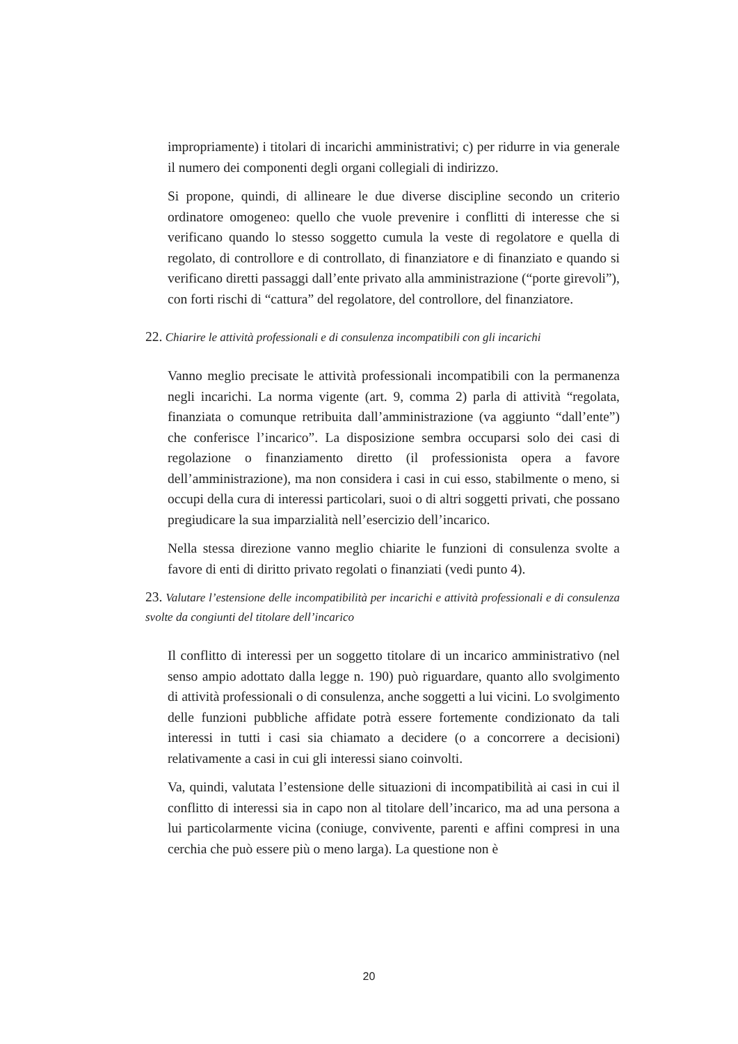impropriamente) i titolari di incarichi amministrativi; c) per ridurre in via generale il numero dei componenti degli organi collegiali di indirizzo.
Si propone, quindi, di allineare le due diverse discipline secondo un criterio ordinatore omogeneo: quello che vuole prevenire i conflitti di interesse che si verificano quando lo stesso soggetto cumula la veste di regolatore e quella di regolato, di controllore e di controllato, di finanziatore e di finanziato e quando si verificano diretti passaggi dall’ente privato alla amministrazione (“porte girevoli”), con forti rischi di “cattura” del regolatore, del controllore, del finanziatore.
22. Chiarire le attività professionali e di consulenza incompatibili con gli incarichi
Vanno meglio precisate le attività professionali incompatibili con la permanenza negli incarichi. La norma vigente (art. 9, comma 2) parla di attività “regolata, finanziata o comunque retribuita dall’amministrazione (va aggiunto “dall’ente”) che conferisce l’incarico”. La disposizione sembra occuparsi solo dei casi di regolazione o finanziamento diretto (il professionista opera a favore dell’amministrazione), ma non considera i casi in cui esso, stabilmente o meno, si occupi della cura di interessi particolari, suoi o di altri soggetti privati, che possano pregiudicare la sua imparzialità nell’esercizio dell’incarico.
Nella stessa direzione vanno meglio chiarite le funzioni di consulenza svolte a favore di enti di diritto privato regolati o finanziati (vedi punto 4).
23. Valutare l’estensione delle incompatibilità per incarichi e attività professionali e di consulenza svolte da congiunti del titolare dell’incarico
Il conflitto di interessi per un soggetto titolare di un incarico amministrativo (nel senso ampio adottato dalla legge n. 190) può riguardare, quanto allo svolgimento di attività professionali o di consulenza, anche soggetti a lui vicini. Lo svolgimento delle funzioni pubbliche affidate potrà essere fortemente condizionato da tali interessi in tutti i casi sia chiamato a decidere (o a concorrere a decisioni) relativamente a casi in cui gli interessi siano coinvolti.
Va, quindi, valutata l’estensione delle situazioni di incompatibilità ai casi in cui il conflitto di interessi sia in capo non al titolare dell’incarico, ma ad una persona a lui particolarmente vicina (coniuge, convivente, parenti e affini compresi in una cerchia che può essere più o meno larga). La questione non è
20